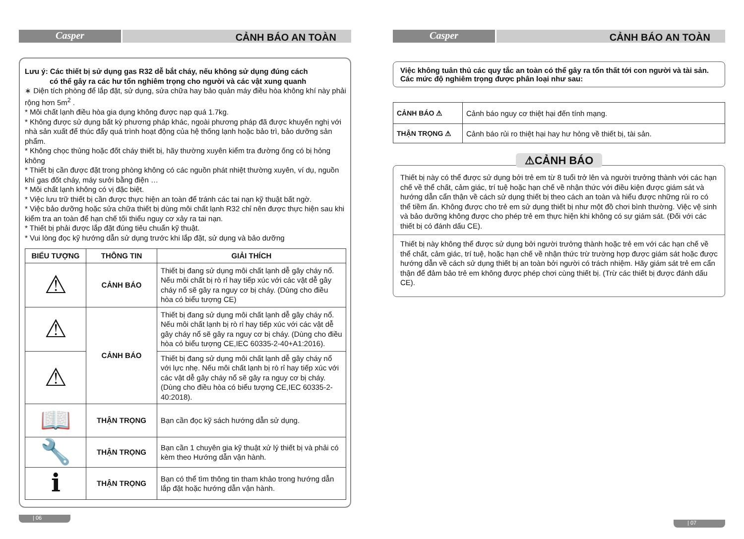Casper
CẢNH BÁO AN TOÀN
Lưu ý: Các thiết bị sử dụng gas R32 dễ bắt cháy, nếu không sử dụng đúng cách
có thể gây ra các hư tổn nghiêm trọng cho người và các vật xung quanh
∗ Diện tích phòng để lắp đặt, sử dụng, sửa chữa hay bảo quản máy điều hòa không khí này phải rộng hơn 5m<sup>2</sup> .
* Môi chất lạnh điều hòa gia dụng không được nạp quá 1.7kg.
* Không được sử dụng bất kỳ phương pháp khác, ngoài phương pháp đã được khuyến nghị với nhà sản xuất để thúc đẩy quá trình hoạt động của hệ thống lạnh hoặc bảo trì, bảo dưỡng sản phẩm.
* Không chọc thủng hoặc đốt cháy thiết bị, hãy thường xuyên kiểm tra đường ống có bị hỏng không
* Thiết bị cần được đặt trong phòng không có các nguồn phát nhiệt thường xuyên, ví dụ, nguồn khí gas đốt cháy, máy sưởi bằng điện …
* Môi chất lạnh không có vị đặc biệt.
* Việc lưu trữ thiết bị cần được thực hiện an toàn để tránh các tai nạn kỹ thuật bất ngờ.
* Việc bảo dưỡng hoặc sửa chữa thiết bị dùng môi chất lạnh R32 chỉ nên được thực hiện sau khi kiểm tra an toàn để hạn chế tối thiểu nguy cơ xảy ra tai nạn.
* Thiết bị phải được lắp đặt đúng tiêu chuẩn kỹ thuật.
* Vui lòng đọc kỹ hướng dẫn sử dụng trước khi lắp đặt, sử dụng và bảo dưỡng
| BIỂU TƯỢNG | THÔNG TIN | GIẢI THÍCH |
| --- | --- | --- |
| ⚠ | CẢNH BÁO | Thiết bị đang sử dụng môi chất lạnh dễ gây cháy nổ. Nếu môi chất bị rò rỉ hay tiếp xúc với các vật dễ gây cháy nổ sẽ gây ra nguy cơ bị cháy. (Dùng cho điều hòa có biểu tượng CE) |
| ⚠ | CẢNH BÁO | Thiết bị đang sử dụng môi chất lạnh dễ gây cháy nổ. Nếu môi chất lạnh bị rò rỉ hay tiếp xúc với các vật dễ gây cháy nổ sẽ gây ra nguy cơ bị cháy. (Dùng cho điều hòa có biểu tượng CE,IEC 60335-2-40+A1:2016). |
| ⚠ | | Thiết bị đang sử dụng môi chất lạnh dễ gây cháy nổ với lực nhẹ. Nếu môi chất lạnh bị rò rỉ hay tiếp xúc với các vật dễ gây cháy nổ sẽ gây ra nguy cơ bị cháy. (Dùng cho điều hòa có biểu tượng CE,IEC 60335-2-40:2018). |
| 📖 | THẬN TRỌNG | Bạn cần đọc kỹ sách hướng dẫn sử dụng. |
| 🔧 | THẬN TRỌNG | Bạn cần 1 chuyên gia kỹ thuật xử lý thiết bị và phải có kèm theo Hướng dẫn vận hành. |
| ℹ | THẬN TRỌNG | Bạn có thể tìm thông tin tham khảo trong hướng dẫn lắp đặt hoặc hướng dẫn vận hành. |
| 06
Casper
CẢNH BÁO AN TOÀN
Việc không tuân thủ các quy tắc an toàn có thể gây ra tổn thất tới con người và tài sản. Các mức độ nghiêm trọng được phân loại như sau:
| CẢNH BÁO ⚠ | Cảnh báo nguy cơ thiệt hại đến tính mạng. |
| THẬN TRỌNG ⚠ | Cảnh báo rủi ro thiệt hại hay hư hỏng về thiết bị, tài sản. |
⚠CẢNH BÁO
Thiết bị này có thể được sử dụng bởi trẻ em từ 8 tuổi trở lên và người trưởng thành với các hạn chế về thể chất, cảm giác, trí tuệ hoặc hạn chế về nhận thức với điều kiện được giám sát và hướng dẫn cẩn thận về cách sử dụng thiết bị theo cách an toàn và hiểu được những rủi ro có thể tiềm ẩn. Không được cho trẻ em sử dụng thiết bị như một đồ chơi bình thường. Việc vệ sinh và bảo dưỡng không được cho phép trẻ em thực hiện khi không có sự giám sát. (Đối với các thiết bị có đánh dấu CE).
Thiết bị này không thể được sử dụng bởi người trưởng thành hoặc trẻ em với các hạn chế về thể chất, cảm giác, trí tuệ, hoặc hạn chế về nhận thức trừ trường hợp được giám sát hoặc được hướng dẫn về cách sử dụng thiết bị an toàn bởi người có trách nhiệm. Hãy giám sát trẻ em cẩn thận để đảm bảo trẻ em không được phép chơi cùng thiết bị. (Trừ các thiết bị được đánh dấu CE).
| 07